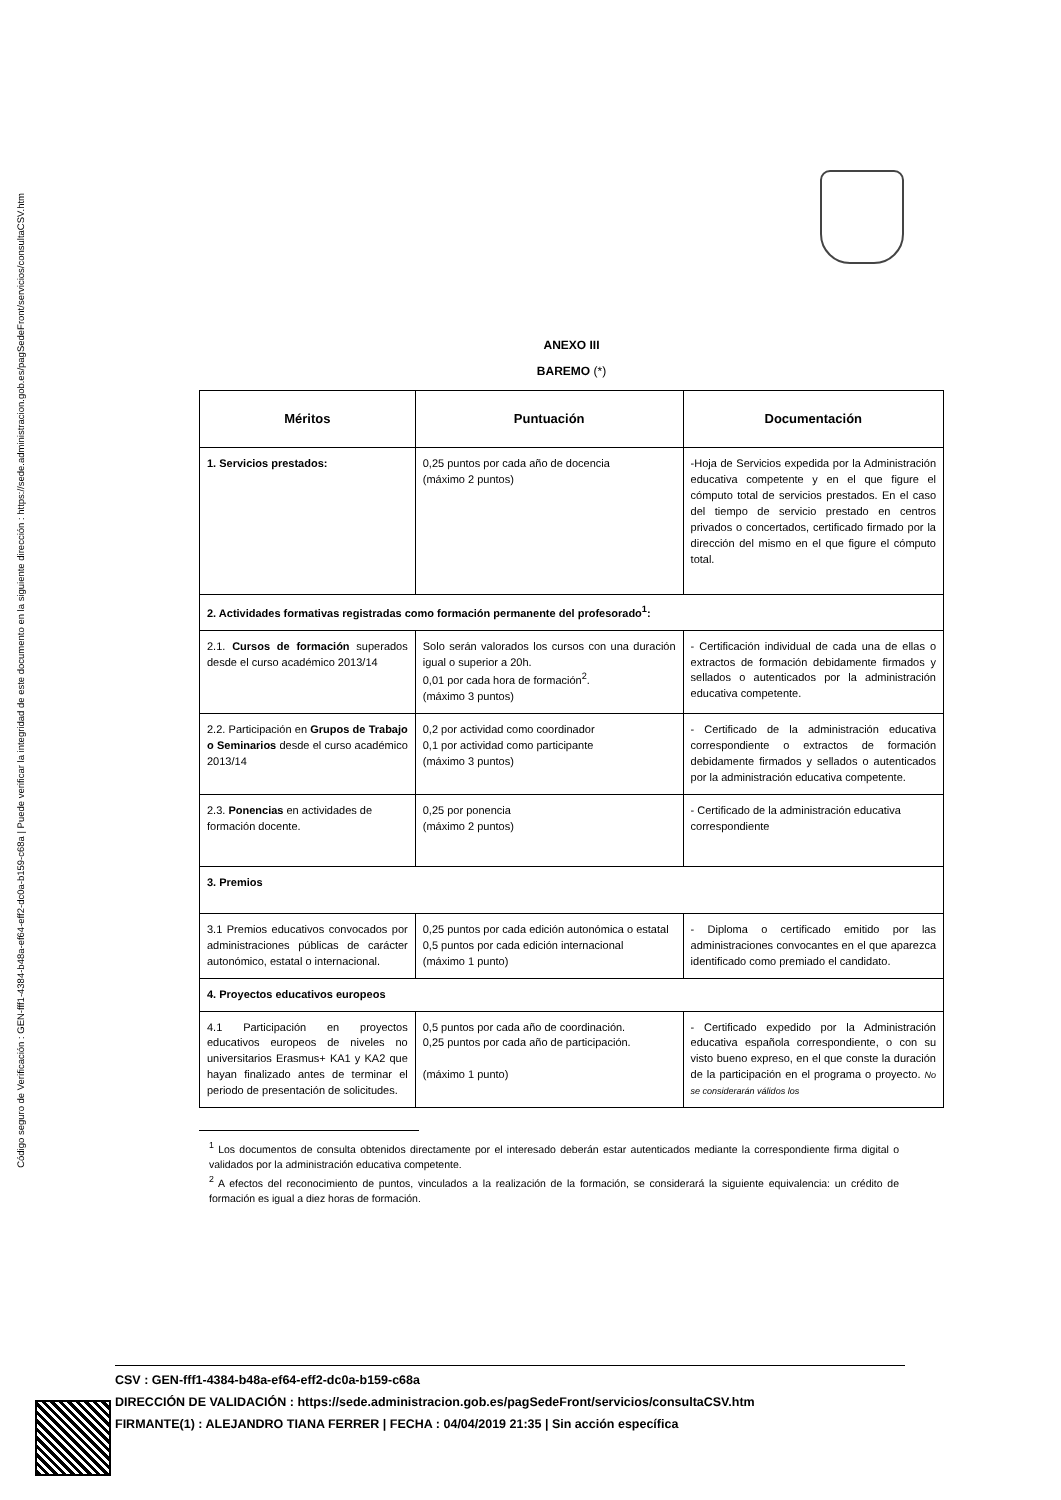Código seguro de Verificación : GEN-fff1-4384-b48a-ef64-eff2-dc0a-b159-c68a | Puede verificar la integridad de este documento en la siguiente dirección : https://sede.administracion.gob.es/pagSedeFront/servicios/consultaCSV.htm
ANEXO III
BAREMO (*)
| Méritos | Puntuación | Documentación |
| --- | --- | --- |
| 1. Servicios prestados: | 0,25 puntos por cada año de docencia (máximo 2 puntos) | -Hoja de Servicios expedida por la Administración educativa competente y en el que figure el cómputo total de servicios prestados. En el caso del tiempo de servicio prestado en centros privados o concertados, certificado firmado por la dirección del mismo en el que figure el cómputo total. |
| 2. Actividades formativas registradas como formación permanente del profesorado<sup>1</sup>: | | |
| 2.1. Cursos de formación superados desde el curso académico 2013/14 | Solo serán valorados los cursos con una duración igual o superior a 20h. 0,01 por cada hora de formación<sup>2</sup>. (máximo 3 puntos) | - Certificación individual de cada una de ellas o extractos de formación debidamente firmados y sellados o autenticados por la administración educativa competente. |
| 2.2. Participación en Grupos de Trabajo o Seminarios desde el curso académico 2013/14 | 0,2 por actividad como coordinador 0,1 por actividad como participante (máximo 3 puntos) | - Certificado de la administración educativa correspondiente o extractos de formación debidamente firmados y sellados o autenticados por la administración educativa competente. |
| 2.3. Ponencias en actividades de formación docente. | 0,25 por ponencia (máximo 2 puntos) | - Certificado de la administración educativa correspondiente |
| 3. Premios | | |
| 3.1 Premios educativos convocados por administraciones públicas de carácter autonómico, estatal o internacional. | 0,25 puntos por cada edición autonómica o estatal 0,5 puntos por cada edición internacional (máximo 1 punto) | - Diploma o certificado emitido por las administraciones convocantes en el que aparezca identificado como premiado el candidato. |
| 4. Proyectos educativos europeos | | |
| 4.1 Participación en proyectos educativos europeos de niveles no universitarios Erasmus+ KA1 y KA2 que hayan finalizado antes de terminar el periodo de presentación de solicitudes. | 0,5 puntos por cada año de coordinación. 0,25 puntos por cada año de participación. (máximo 1 punto) | - Certificado expedido por la Administración educativa española correspondiente, o con su visto bueno expreso, en el que conste la duración de la participación en el programa o proyecto. No se considerarán válidos los |
<sup>1</sup> Los documentos de consulta obtenidos directamente por el interesado deberán estar autenticados mediante la correspondiente firma digital o validados por la administración educativa competente.
<sup>2</sup> A efectos del reconocimiento de puntos, vinculados a la realización de la formación, se considerará la siguiente equivalencia: un crédito de formación es igual a diez horas de formación.
CSV : GEN-fff1-4384-b48a-ef64-eff2-dc0a-b159-c68a
DIRECCIÓN DE VALIDACIÓN : https://sede.administracion.gob.es/pagSedeFront/servicios/consultaCSV.htm
FIRMANTE(1) : ALEJANDRO TIANA FERRER | FECHA : 04/04/2019 21:35 | Sin acción específica